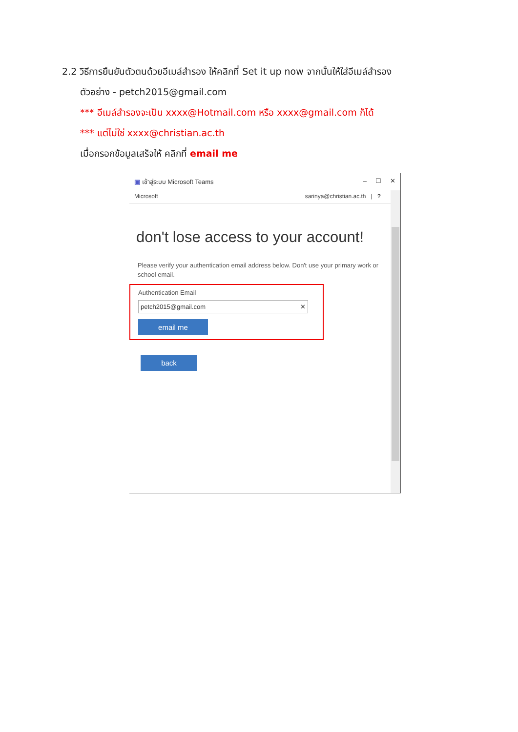2.2 วิธีการยืนยันตัวตนด้วยอีเมล์สำรอง ให้คลิกที่ Set it up now จากนั้นให้ใส่อีเมล์สำรอง
ตัวอย่าง - petch2015@gmail.com
*** อีเมล์สำรองจะเป็น xxxx@Hotmail.com หรือ xxxx@gmail.com ก็ได้
*** แต่ไม่ใช่ xxxx@christian.ac.th
เมื่อกรอกข้อมูลเสร็จให้ คลิกที่ email me
▣ เข้าสู่ระบบ Microsoft Teams – ☐ ✕
Microsoft sarinya@christian.ac.th | ?
don't lose access to your account!
Please verify your authentication email address below. Don't use your primary work or school email.
Authentication Email
petch2015@gmail.com ✕
email me
back